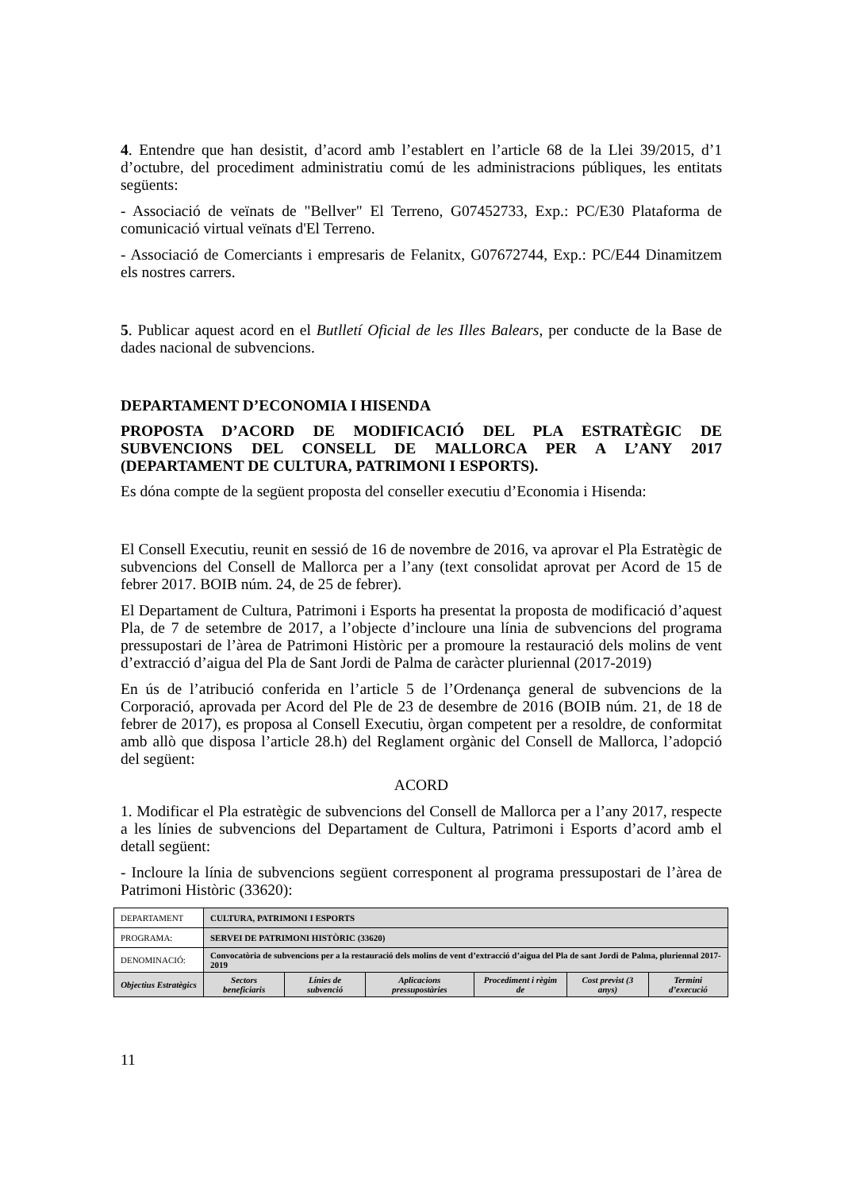4. Entendre que han desistit, d’acord amb l’establert en l’article 68 de la Llei 39/2015, d’1 d’octubre, del procediment administratiu comú de les administracions públiques, les entitats següents:
- Associació de veïnats de "Bellver" El Terreno, G07452733, Exp.: PC/E30 Plataforma de comunicació virtual veïnats d'El Terreno.
- Associació de Comerciants i empresaris de Felanitx, G07672744, Exp.: PC/E44 Dinamitzem els nostres carrers.
5. Publicar aquest acord en el Butlletí Oficial de les Illes Balears, per conducte de la Base de dades nacional de subvencions.
DEPARTAMENT D’ECONOMIA I HISENDA
PROPOSTA D’ACORD DE MODIFICACIÓ DEL PLA ESTRATÈGIC DE SUBVENCIONS DEL CONSELL DE MALLORCA PER A L’ANY 2017 (DEPARTAMENT DE CULTURA, PATRIMONI I ESPORTS).
Es dóna compte de la següent proposta del conseller executiu d’Economia i Hisenda:
El Consell Executiu, reunit en sessió de 16 de novembre de 2016, va aprovar el Pla Estratègic de subvencions del Consell de Mallorca per a l’any (text consolidat aprovat per Acord de 15 de febrer 2017. BOIB núm. 24, de 25 de febrer).
El Departament de Cultura, Patrimoni i Esports ha presentat la proposta de modificació d’aquest Pla, de 7 de setembre de 2017, a l’objecte d’incloure una línia de subvencions del programa pressupostari de l’àrea de Patrimoni Històric per a promoure la restauració dels molins de vent d’extracció d’aigua del Pla de Sant Jordi de Palma de caràcter pluriennal (2017-2019)
En ús de l’atribució conferida en l’article 5 de l’Ordenança general de subvencions de la Corporació, aprovada per Acord del Ple de 23 de desembre de 2016 (BOIB núm. 21, de 18 de febrer de 2017), es proposa al Consell Executiu, òrgan competent per a resoldre, de conformitat amb allò que disposa l’article 28.h) del Reglament orgànic del Consell de Mallorca, l’adopció del següent:
ACORD
1. Modificar el Pla estratègic de subvencions del Consell de Mallorca per a l’any 2017, respecte a les línies de subvencions del Departament de Cultura, Patrimoni i Esports d’acord amb el detall següent:
- Incloure la línia de subvencions següent corresponent al programa pressupostari de l’àrea de Patrimoni Històric (33620):
| DEPARTAMENT | CULTURA, PATRIMONI I ESPORTS | | | | | |
| PROGRAMA: | SERVEI DE PATRIMONI HISTÒRIC (33620) | | | | | |
| DENOMINACIÓ: | Convocatòria de subvencions per a la restauració dels molins de vent d’extracció d’aigua del Pla de sant Jordi de Palma, pluriennal 2017-2019 | | | | | |
| Objectius Estratègics | Sectors beneficiaris | Línies de subvenció | Aplicacions pressupostàries | Procediment i règim de | Cost previst (3 anys) | Termini d’execució |
11